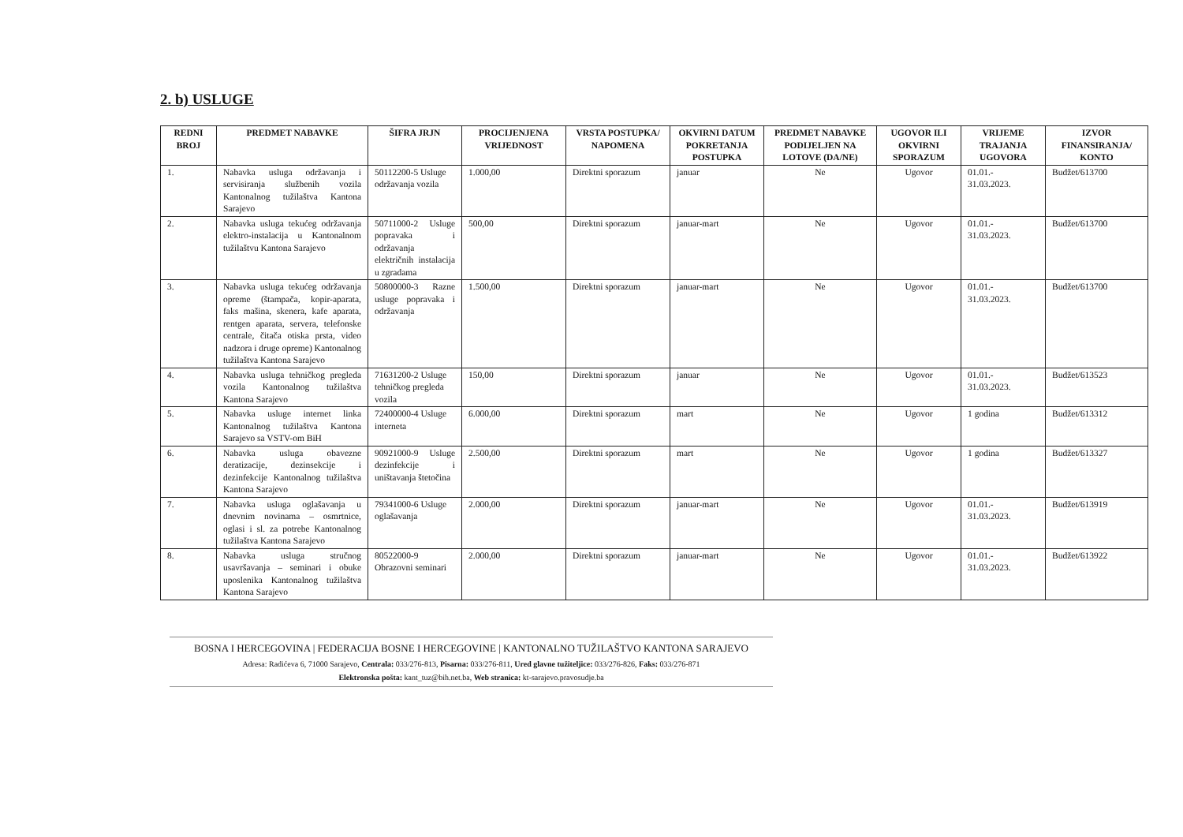2. b) USLUGE
| REDNI BROJ | PREDMET NABAVKE | ŠIFRA JRJN | PROCIJENJENA VRIJEDNOST | VRSTA POSTUPKA/ NAPOMENA | OKVIRNI DATUM POKRETANJA POSTUPKA | PREDMET NABAVKE PODIJELJEN NA LOTOVE (DA/NE) | UGOVOR ILI OKVIRNI SPORAZUM | VRIJEME TRAJANJA UGOVORA | IZVOR FINANSIRANJA/ KONTO |
| --- | --- | --- | --- | --- | --- | --- | --- | --- | --- |
| 1. | Nabavka usluga održavanja i servisiranja službenih vozila Kantonalnog tužilaštva Kantona Sarajevo | 50112200-5 Usluge održavanja vozila | 1.000,00 | Direktni sporazum | januar | Ne | Ugovor | 01.01.- 31.03.2023. | Budžet/613700 |
| 2. | Nabavka usluga tekućeg održavanja elektro-instalacija u Kantonalnom tužilaštvu Kantona Sarajevo | 50711000-2 Usluge popravaka i održavanja električnih instalacija u zgradama | 500,00 | Direktni sporazum | januar-mart | Ne | Ugovor | 01.01.- 31.03.2023. | Budžet/613700 |
| 3. | Nabavka usluga tekućeg održavanja opreme (štampača, kopir-aparata, faks mašina, skenera, kafe aparata, rentgen aparata, servera, telefonske centrale, čitača otiska prsta, video nadzora i druge opreme) Kantonalnog tužilaštva Kantona Sarajevo | 50800000-3 Razne usluge popravaka i održavanja | 1.500,00 | Direktni sporazum | januar-mart | Ne | Ugovor | 01.01.- 31.03.2023. | Budžet/613700 |
| 4. | Nabavka usluga tehničkog pregleda vozila Kantonalnog tužilaštva Kantona Sarajevo | 71631200-2 Usluge tehničkog pregleda vozila | 150,00 | Direktni sporazum | januar | Ne | Ugovor | 01.01.- 31.03.2023. | Budžet/613523 |
| 5. | Nabavka usluge internet linka Kantonalnog tužilaštva Kantona Sarajevo sa VSTV-om BiH | 72400000-4 Usluge interneta | 6.000,00 | Direktni sporazum | mart | Ne | Ugovor | 1 godina | Budžet/613312 |
| 6. | Nabavka usluga obavezne deratizacije, dezinsekcije i dezinfekcije Kantonalnog tužilaštva Kantona Sarajevo | 90921000-9 Usluge dezinfekcije i uništavanja štetočina | 2.500,00 | Direktni sporazum | mart | Ne | Ugovor | 1 godina | Budžet/613327 |
| 7. | Nabavka usluga oglašavanja u dnevnim novinama – osmrtnice, oglasi i sl. za potrebe Kantonalnog tužilaštva Kantona Sarajevo | 79341000-6 Usluge oglašavanja | 2.000,00 | Direktni sporazum | januar-mart | Ne | Ugovor | 01.01.- 31.03.2023. | Budžet/613919 |
| 8. | Nabavka usluga stručnog usavršavanja – seminari i obuke uposlenika Kantonalnog tužilaštva Kantona Sarajevo | 80522000-9 Obrazovni seminari | 2.000,00 | Direktni sporazum | januar-mart | Ne | Ugovor | 01.01.- 31.03.2023. | Budžet/613922 |
BOSNA I HERCEGOVINA | FEDERACIJA BOSNE I HERCEGOVINE | KANTONALNO TUŽILAŠTVO KANTONA SARAJEVO
Adresa: Radićeva 6, 71000 Sarajevo, Centrala: 033/276-813, Pisarna: 033/276-811, Ured glavne tužiteljice: 033/276-826, Faks: 033/276-871
Elektronska pošta: kant_tuz@bih.net.ba, Web stranica: kt-sarajevo.pravosudje.ba